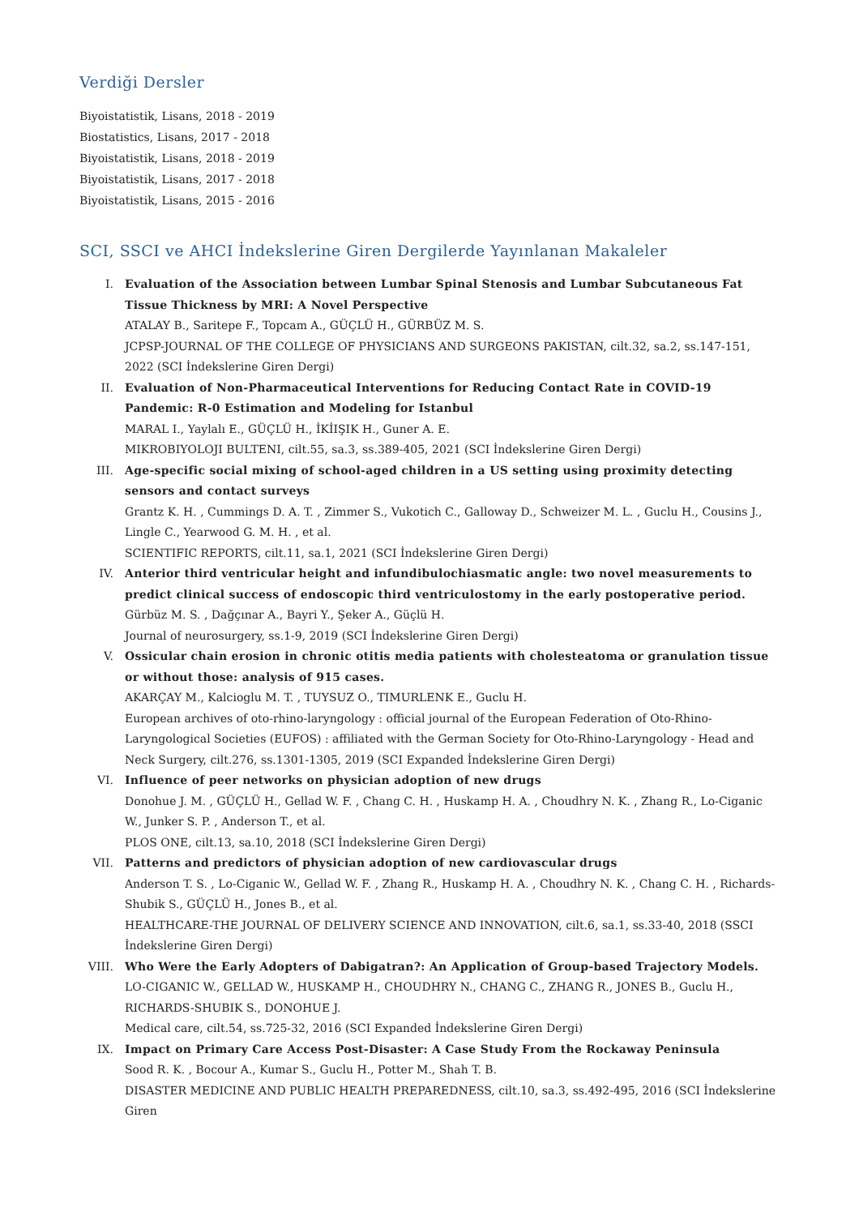Verdiği Dersler
Biyoistatistik, Lisans, 2018 - 2019
Biostatistics, Lisans, 2017 - 2018
Biyoistatistik, Lisans, 2018 - 2019
Biyoistatistik, Lisans, 2017 - 2018
Biyoistatistik, Lisans, 2015 - 2016
SCI, SSCI ve AHCI İndekslerine Giren Dergilerde Yayınlanan Makaleler
I. Evaluation of the Association between Lumbar Spinal Stenosis and Lumbar Subcutaneous Fat Tissue Thickness by MRI: A Novel Perspective
ATALAY B., Saritepe F., Topcam A., GÜÇLÜ H., GÜRBÜZ M. S.
JCPSP-JOURNAL OF THE COLLEGE OF PHYSICIANS AND SURGEONS PAKISTAN, cilt.32, sa.2, ss.147-151, 2022 (SCI İndekslerine Giren Dergi)
II. Evaluation of Non-Pharmaceutical Interventions for Reducing Contact Rate in COVID-19 Pandemic: R-0 Estimation and Modeling for Istanbul
MARAL I., Yaylalı E., GÜÇLÜ H., İKİIŞIK H., Guner A. E.
MIKROBIYOLOJI BULTENI, cilt.55, sa.3, ss.389-405, 2021 (SCI İndekslerine Giren Dergi)
III. Age-specific social mixing of school-aged children in a US setting using proximity detecting sensors and contact surveys
Grantz K. H. , Cummings D. A. T. , Zimmer S., Vukotich C., Galloway D., Schweizer M. L. , Guclu H., Cousins J., Lingle C., Yearwood G. M. H. , et al.
SCIENTIFIC REPORTS, cilt.11, sa.1, 2021 (SCI İndekslerine Giren Dergi)
IV. Anterior third ventricular height and infundibulochiasmatic angle: two novel measurements to predict clinical success of endoscopic third ventriculostomy in the early postoperative period.
Gürbüz M. S. , Dağçınar A., Bayri Y., Şeker A., Güçlü H.
Journal of neurosurgery, ss.1-9, 2019 (SCI İndekslerine Giren Dergi)
V. Ossicular chain erosion in chronic otitis media patients with cholesteatoma or granulation tissue or without those: analysis of 915 cases.
AKARÇAY M., Kalcioglu M. T. , TUYSUZ O., TIMURLENK E., Guclu H.
European archives of oto-rhino-laryngology : official journal of the European Federation of Oto-Rhino-Laryngological Societies (EUFOS) : affiliated with the German Society for Oto-Rhino-Laryngology - Head and Neck Surgery, cilt.276, ss.1301-1305, 2019 (SCI Expanded İndekslerine Giren Dergi)
VI. Influence of peer networks on physician adoption of new drugs
Donohue J. M. , GÜÇLÜ H., Gellad W. F. , Chang C. H. , Huskamp H. A. , Choudhry N. K. , Zhang R., Lo-Ciganic W., Junker S. P. , Anderson T., et al.
PLOS ONE, cilt.13, sa.10, 2018 (SCI İndekslerine Giren Dergi)
VII. Patterns and predictors of physician adoption of new cardiovascular drugs
Anderson T. S. , Lo-Ciganic W., Gellad W. F. , Zhang R., Huskamp H. A. , Choudhry N. K. , Chang C. H. , Richards-Shubik S., GÜÇLÜ H., Jones B., et al.
HEALTHCARE-THE JOURNAL OF DELIVERY SCIENCE AND INNOVATION, cilt.6, sa.1, ss.33-40, 2018 (SSCI İndekslerine Giren Dergi)
VIII. Who Were the Early Adopters of Dabigatran?: An Application of Group-based Trajectory Models.
LO-CIGANIC W., GELLAD W., HUSKAMP H., CHOUDHRY N., CHANG C., ZHANG R., JONES B., Guclu H., RICHARDS-SHUBIK S., DONOHUE J.
Medical care, cilt.54, ss.725-32, 2016 (SCI Expanded İndekslerine Giren Dergi)
IX. Impact on Primary Care Access Post-Disaster: A Case Study From the Rockaway Peninsula
Sood R. K. , Bocour A., Kumar S., Guclu H., Potter M., Shah T. B.
DISASTER MEDICINE AND PUBLIC HEALTH PREPAREDNESS, cilt.10, sa.3, ss.492-495, 2016 (SCI İndekslerine Giren